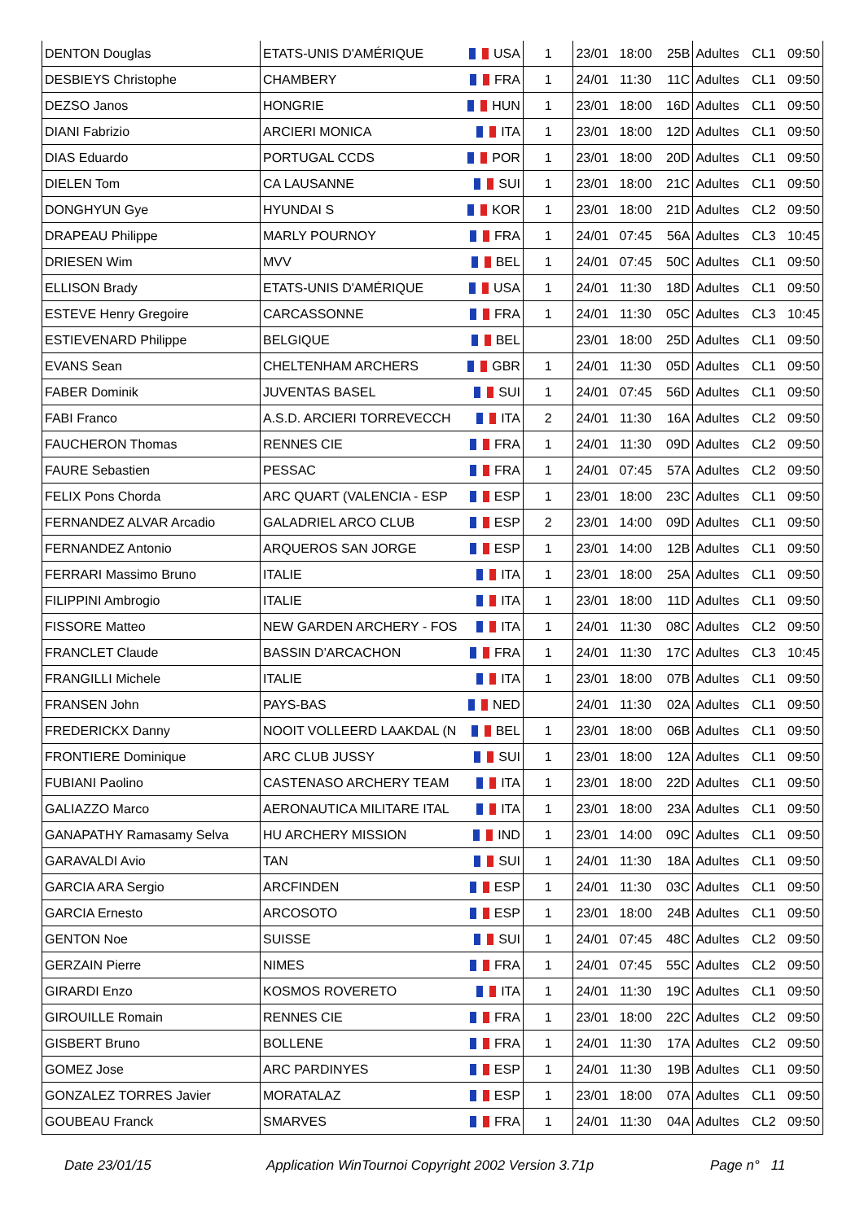| DENTON Douglas | ETATS-UNIS D'AMÉRIQUE | USA | 1 | 23/01 | 18:00 | 25B | Adultes | CL1 | 09:50 |
| DESBIEYS Christophe | CHAMBERY | FRA | 1 | 24/01 | 11:30 | 11C | Adultes | CL1 | 09:50 |
| DEZSO Janos | HONGRIE | HUN | 1 | 23/01 | 18:00 | 16D | Adultes | CL1 | 09:50 |
| DIANI Fabrizio | ARCIERI MONICA | ITA | 1 | 23/01 | 18:00 | 12D | Adultes | CL1 | 09:50 |
| DIAS Eduardo | PORTUGAL CCDS | POR | 1 | 23/01 | 18:00 | 20D | Adultes | CL1 | 09:50 |
| DIELEN Tom | CA LAUSANNE | SUI | 1 | 23/01 | 18:00 | 21C | Adultes | CL1 | 09:50 |
| DONGHYUN Gye | HYUNDAI S | KOR | 1 | 23/01 | 18:00 | 21D | Adultes | CL2 | 09:50 |
| DRAPEAU Philippe | MARLY POURNOY | FRA | 1 | 24/01 | 07:45 | 56A | Adultes | CL3 | 10:45 |
| DRIESEN Wim | MVV | BEL | 1 | 24/01 | 07:45 | 50C | Adultes | CL1 | 09:50 |
| ELLISON Brady | ETATS-UNIS D'AMÉRIQUE | USA | 1 | 24/01 | 11:30 | 18D | Adultes | CL1 | 09:50 |
| ESTEVE Henry Gregoire | CARCASSONNE | FRA | 1 | 24/01 | 11:30 | 05C | Adultes | CL3 | 10:45 |
| ESTIEVENARD Philippe | BELGIQUE | BEL | | 23/01 | 18:00 | 25D | Adultes | CL1 | 09:50 |
| EVANS Sean | CHELTENHAM ARCHERS | GBR | 1 | 24/01 | 11:30 | 05D | Adultes | CL1 | 09:50 |
| FABER Dominik | JUVENTAS BASEL | SUI | 1 | 24/01 | 07:45 | 56D | Adultes | CL1 | 09:50 |
| FABI Franco | A.S.D. ARCIERI TORREVECCH | ITA | 2 | 24/01 | 11:30 | 16A | Adultes | CL2 | 09:50 |
| FAUCHERON Thomas | RENNES CIE | FRA | 1 | 24/01 | 11:30 | 09D | Adultes | CL2 | 09:50 |
| FAURE Sebastien | PESSAC | FRA | 1 | 24/01 | 07:45 | 57A | Adultes | CL2 | 09:50 |
| FELIX Pons Chorda | ARC QUART (VALENCIA - ESP | ESP | 1 | 23/01 | 18:00 | 23C | Adultes | CL1 | 09:50 |
| FERNANDEZ ALVAR Arcadio | GALADRIEL ARCO CLUB | ESP | 2 | 23/01 | 14:00 | 09D | Adultes | CL1 | 09:50 |
| FERNANDEZ Antonio | ARQUEROS SAN JORGE | ESP | 1 | 23/01 | 14:00 | 12B | Adultes | CL1 | 09:50 |
| FERRARI Massimo Bruno | ITALIE | ITA | 1 | 23/01 | 18:00 | 25A | Adultes | CL1 | 09:50 |
| FILIPPINI Ambrogio | ITALIE | ITA | 1 | 23/01 | 18:00 | 11D | Adultes | CL1 | 09:50 |
| FISSORE Matteo | NEW GARDEN ARCHERY - FOS | ITA | 1 | 24/01 | 11:30 | 08C | Adultes | CL2 | 09:50 |
| FRANCLET Claude | BASSIN D'ARCACHON | FRA | 1 | 24/01 | 11:30 | 17C | Adultes | CL3 | 10:45 |
| FRANGILLI Michele | ITALIE | ITA | 1 | 23/01 | 18:00 | 07B | Adultes | CL1 | 09:50 |
| FRANSEN John | PAYS-BAS | NED | | 24/01 | 11:30 | 02A | Adultes | CL1 | 09:50 |
| FREDERICKX Danny | NOOIT VOLLEERD LAAKDAL (N | BEL | 1 | 23/01 | 18:00 | 06B | Adultes | CL1 | 09:50 |
| FRONTIERE Dominique | ARC CLUB JUSSY | SUI | 1 | 23/01 | 18:00 | 12A | Adultes | CL1 | 09:50 |
| FUBIANI Paolino | CASTENASO ARCHERY TEAM | ITA | 1 | 23/01 | 18:00 | 22D | Adultes | CL1 | 09:50 |
| GALIAZZO Marco | AERONAUTICA MILITARE ITAL | ITA | 1 | 23/01 | 18:00 | 23A | Adultes | CL1 | 09:50 |
| GANAPATHY Ramasamy Selva | HU ARCHERY MISSION | IND | 1 | 23/01 | 14:00 | 09C | Adultes | CL1 | 09:50 |
| GARAVALDI Avio | TAN | SUI | 1 | 24/01 | 11:30 | 18A | Adultes | CL1 | 09:50 |
| GARCIA ARA Sergio | ARCFINDEN | ESP | 1 | 24/01 | 11:30 | 03C | Adultes | CL1 | 09:50 |
| GARCIA Ernesto | ARCOSOTO | ESP | 1 | 23/01 | 18:00 | 24B | Adultes | CL1 | 09:50 |
| GENTON Noe | SUISSE | SUI | 1 | 24/01 | 07:45 | 48C | Adultes | CL2 | 09:50 |
| GERZAIN Pierre | NIMES | FRA | 1 | 24/01 | 07:45 | 55C | Adultes | CL2 | 09:50 |
| GIRARDI Enzo | KOSMOS ROVERETO | ITA | 1 | 24/01 | 11:30 | 19C | Adultes | CL1 | 09:50 |
| GIROUILLE Romain | RENNES CIE | FRA | 1 | 23/01 | 18:00 | 22C | Adultes | CL2 | 09:50 |
| GISBERT Bruno | BOLLENE | FRA | 1 | 24/01 | 11:30 | 17A | Adultes | CL2 | 09:50 |
| GOMEZ Jose | ARC PARDINYES | ESP | 1 | 24/01 | 11:30 | 19B | Adultes | CL1 | 09:50 |
| GONZALEZ TORRES Javier | MORATALAZ | ESP | 1 | 23/01 | 18:00 | 07A | Adultes | CL1 | 09:50 |
| GOUBEAU Franck | SMARVES | FRA | 1 | 24/01 | 11:30 | 04A | Adultes | CL2 | 09:50 |
Date 23/01/15 Application WinTournoi Copyright 2002 Version 3.71p Page n° 11